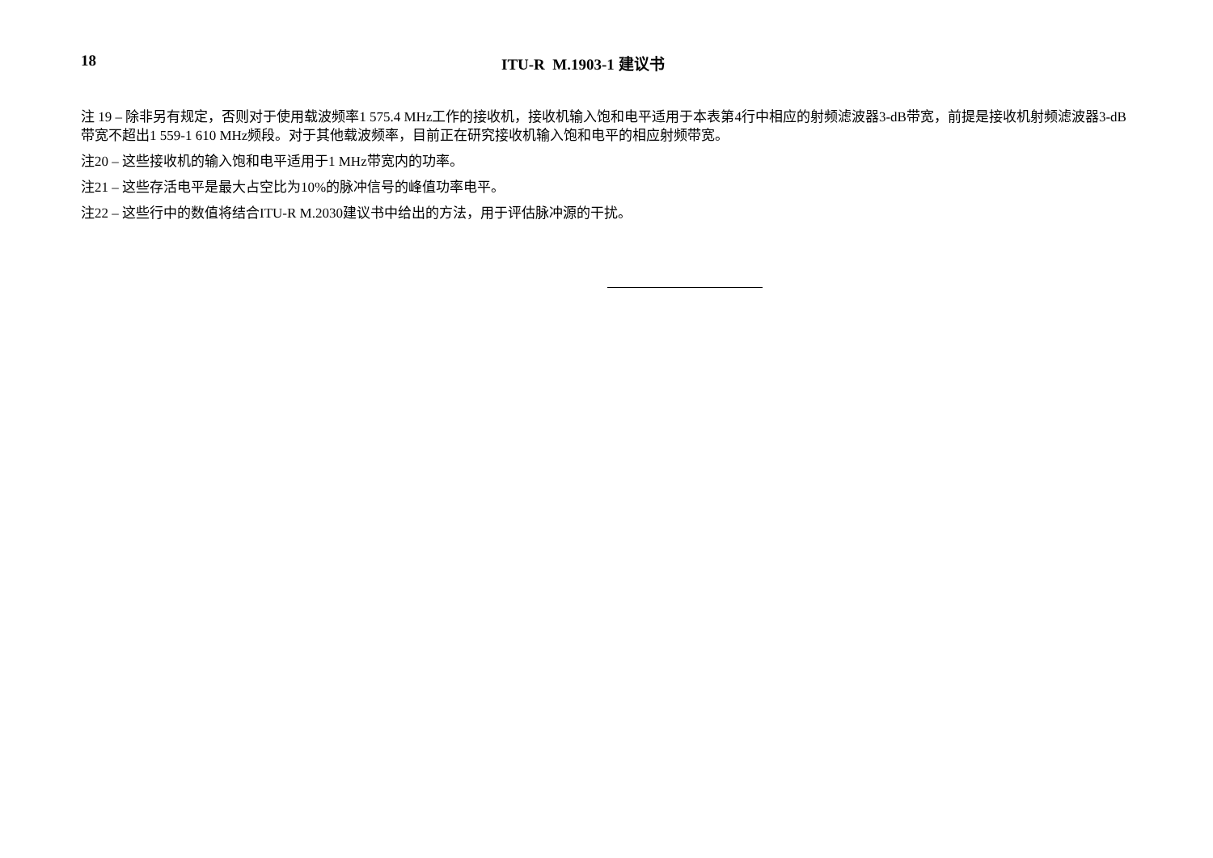18 ITU-R M.1903-1 建议书
注 19 – 除非另有规定，否则对于使用载波频率1 575.4 MHz工作的接收机，接收机输入饱和电平适用于本表第4行中相应的射频滤波器3-dB带宽，前提是接收机射频滤波器3-dB带宽不超出1 559-1 610 MHz频段。对于其他载波频率，目前正在研究接收机输入饱和电平的相应射频带宽。
注20 – 这些接收机的输入饱和电平适用于1 MHz带宽内的功率。
注21 – 这些存活电平是最大占空比为10%的脉冲信号的峰值功率电平。
注22 – 这些行中的数值将结合ITU-R M.2030建议书中给出的方法，用于评估脉冲源的干扰。